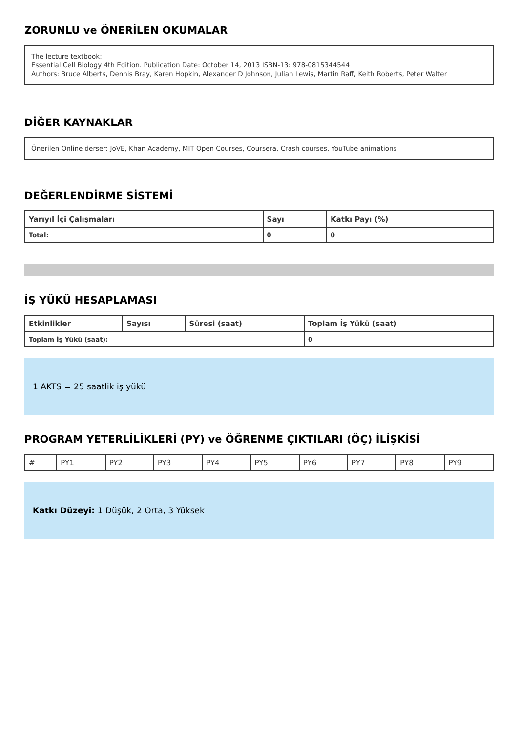ZORUNLU ve ÖNERİLEN OKUMALAR
The lecture textbook:
Essential Cell Biology 4th Edition. Publication Date: October 14, 2013 ISBN-13: 978-0815344544
Authors: Bruce Alberts, Dennis Bray, Karen Hopkin, Alexander D Johnson, Julian Lewis, Martin Raff, Keith Roberts, Peter Walter
DİĞER KAYNAKLAR
Önerilen Online derser: JoVE, Khan Academy, MIT Open Courses, Coursera, Crash courses, YouTube animations
DEĞERLENDİRME SİSTEMİ
| Yarıyıl İçi Çalışmaları | Sayı | Katkı Payı (%) |
| --- | --- | --- |
| Total: | 0 | 0 |
İŞ YÜKÜ HESAPLAMASI
| Etkinlikler | Sayısı | Süresi (saat) | Toplam İş Yükü (saat) |
| --- | --- | --- | --- |
| Toplam İş Yükü (saat): | | | 0 |
1 AKTS = 25 saatlik iş yükü
PROGRAM YETERLİLİKLERİ (PY) ve ÖĞRENME ÇIKTILARI (ÖÇ) İLİŞKİSİ
| # | PY1 | PY2 | PY3 | PY4 | PY5 | PY6 | PY7 | PY8 | PY9 |
Katkı Düzeyi: 1 Düşük, 2 Orta, 3 Yüksek